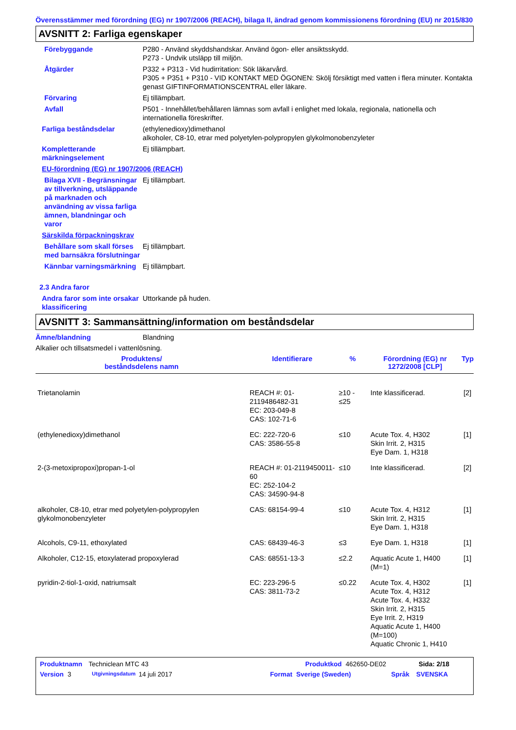Överensstämmer med förordning (EG) nr 1907/2006 (REACH), bilaga II, ändrad genom kommissionens förordning (EU) nr 2015/830
AVSNITT 2: Farliga egenskaper
Förebyggande P280 - Använd skyddshandskar. Använd ögon- eller ansiktsskydd.
P273 - Undvik utsläpp till miljön.
Åtgärder P332 + P313 - Vid hudirritation: Sök läkarvård.
P305 + P351 + P310 - VID KONTAKT MED ÖGONEN: Skölj försiktigt med vatten i flera minuter. Kontakta genast GIFTINFORMATIONSCENTRAL eller läkare.
Förvaring Ej tillämpbart.
Avfall P501 - Innehållet/behållaren lämnas som avfall i enlighet med lokala, regionala, nationella och internationella föreskrifter.
Farliga beståndsdelar (ethylenedioxy)dimethanol
alkoholer, C8-10, etrar med polyetylen-polypropylen glykolmonobenzyleter
Kompletterande märkningselement
Ej tillämpbart.
EU-förordning (EG) nr 1907/2006 (REACH)
Bilaga XVII - Begränsningar av tillverkning, utsläppande på marknaden och användning av vissa farliga ämnen, blandningar och varor
Ej tillämpbart.
Särskilda förpackningskrav
Behållare som skall förses med barnsäkra förslutningar
Ej tillämpbart.
Kännbar varningsmärkning
Ej tillämpbart.
2.3 Andra faror
Andra faror som inte orsakar klassificering
Uttorkande på huden.
AVSNITT 3: Sammansättning/information om beståndsdelar
Ämne/blandning Blandning
Alkalier och tillsatsmedel i vattenlösning.
| Produktens/ beståndsdelens namn | Identifierare | % | Förordning (EG) nr 1272/2008 [CLP] | Typ |
| --- | --- | --- | --- | --- |
| Trietanolamin | REACH #: 01-2119486482-31 EC: 203-049-8 CAS: 102-71-6 | ≥10 - ≤25 | Inte klassificerad. | [2] |
| (ethylenedioxy)dimethanol | EC: 222-720-6 CAS: 3586-55-8 | ≤10 | Acute Tox. 4, H302 Skin Irrit. 2, H315 Eye Dam. 1, H318 | [1] |
| 2-(3-metoxipropoxi)propan-1-ol | REACH #: 01-2119450011-60 EC: 252-104-2 CAS: 34590-94-8 | ≤10 | Inte klassificerad. | [2] |
| alkoholer, C8-10, etrar med polyetylen-polypropylen glykolmonobenzyleter | CAS: 68154-99-4 | ≤10 | Acute Tox. 4, H312 Skin Irrit. 2, H315 Eye Dam. 1, H318 | [1] |
| Alcohols, C9-11, ethoxylated | CAS: 68439-46-3 | ≤3 | Eye Dam. 1, H318 | [1] |
| Alkoholer, C12-15, etoxylaterad propoxylerad | CAS: 68551-13-3 | ≤2.2 | Aquatic Acute 1, H400 (M=1) | [1] |
| pyridin-2-tiol-1-oxid, natriumsalt | EC: 223-296-5 CAS: 3811-73-2 | ≤0.22 | Acute Tox. 4, H302 Acute Tox. 4, H312 Acute Tox. 4, H332 Skin Irrit. 2, H315 Eye Irrit. 2, H319 Aquatic Acute 1, H400 (M=100) Aquatic Chronic 1, H410 | [1] |
Produktnamn Techniclean MTC 43 Produktkod 462650-DE02 Sida: 2/18
Version 3 Utgivningsdatum 14 juli 2017 Format Sverige (Sweden) Språk SVENSKA